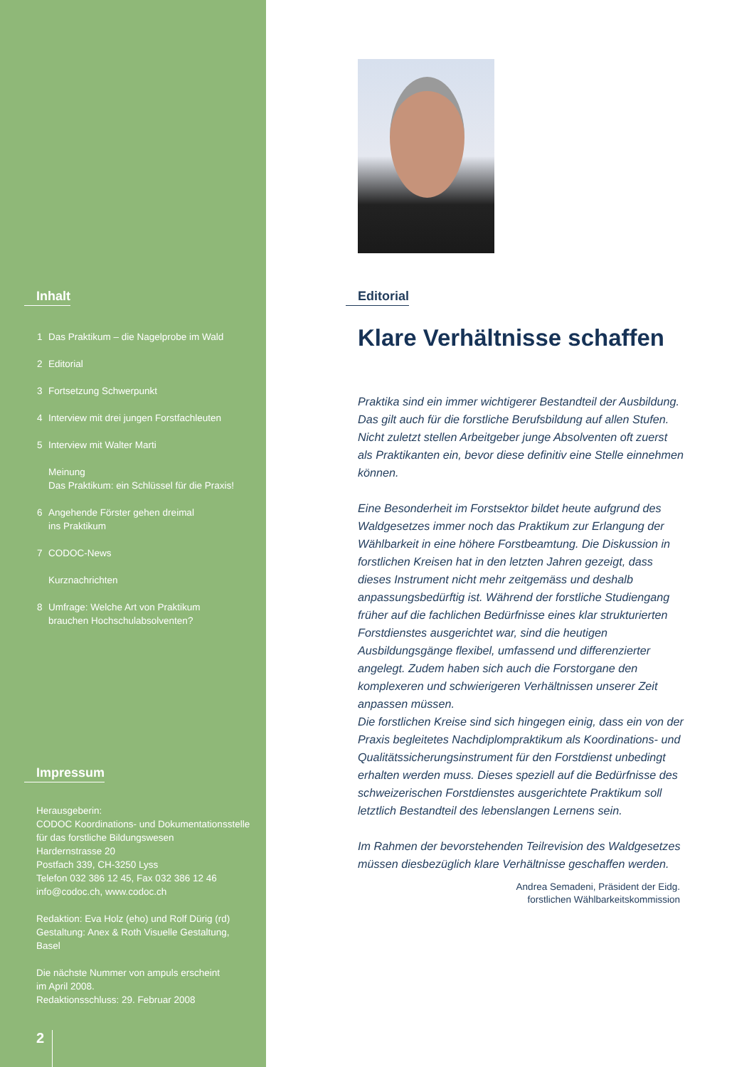Inhalt
1 Das Praktikum – die Nagelprobe im Wald
2 Editorial
3 Fortsetzung Schwerpunkt
4 Interview mit drei jungen Forstfachleuten
5 Interview mit Walter Marti
Meinung
Das Praktikum: ein Schlüssel für die Praxis!
6 Angehende Förster gehen dreimal
ins Praktikum
7 CODOC-News
Kurznachrichten
8 Umfrage: Welche Art von Praktikum
brauchen Hochschulabsolventen?
Impressum
Herausgeberin:
CODOC Koordinations- und Dokumentationsstelle
für das forstliche Bildungswesen
Hardernstrasse 20
Postfach 339, CH-3250 Lyss
Telefon 032 386 12 45, Fax 032 386 12 46
info@codoc.ch, www.codoc.ch
Redaktion: Eva Holz (eho) und Rolf Dürig (rd)
Gestaltung: Anex & Roth Visuelle Gestaltung,
Basel
Die nächste Nummer von ampuls erscheint
im April 2008.
Redaktionsschluss: 29. Februar 2008
2
Editorial
Klare Verhältnisse schaffen
Praktika sind ein immer wichtigerer Bestandteil der Ausbildung. Das gilt auch für die forstliche Berufsbildung auf allen Stufen. Nicht zuletzt stellen Arbeitgeber junge Absolventen oft zuerst als Praktikanten ein, bevor diese definitiv eine Stelle einnehmen können.
Eine Besonderheit im Forstsektor bildet heute aufgrund des Waldgesetzes immer noch das Praktikum zur Erlangung der Wählbarkeit in eine höhere Forstbeamtung. Die Diskussion in forstlichen Kreisen hat in den letzten Jahren gezeigt, dass dieses Instrument nicht mehr zeitgemäss und deshalb anpassungsbedürftig ist. Während der forstliche Studiengang früher auf die fachlichen Bedürfnisse eines klar strukturierten Forstdienstes ausgerichtet war, sind die heutigen Ausbildungsgänge flexibel, umfassend und differenzierter angelegt. Zudem haben sich auch die Forstorgane den komplexeren und schwierigeren Verhältnissen unserer Zeit anpassen müssen.
Die forstlichen Kreise sind sich hingegen einig, dass ein von der Praxis begleitetes Nachdiplompraktikum als Koordinations- und Qualitätssicherungsinstrument für den Forstdienst unbedingt erhalten werden muss. Dieses speziell auf die Bedürfnisse des schweizerischen Forstdienstes ausgerichtete Praktikum soll letztlich Bestandteil des lebenslangen Lernens sein.
Im Rahmen der bevorstehenden Teilrevision des Waldgesetzes müssen diesbezüglich klare Verhältnisse geschaffen werden.
Andrea Semadeni, Präsident der Eidg.
forstlichen Wählbarkeitskommission